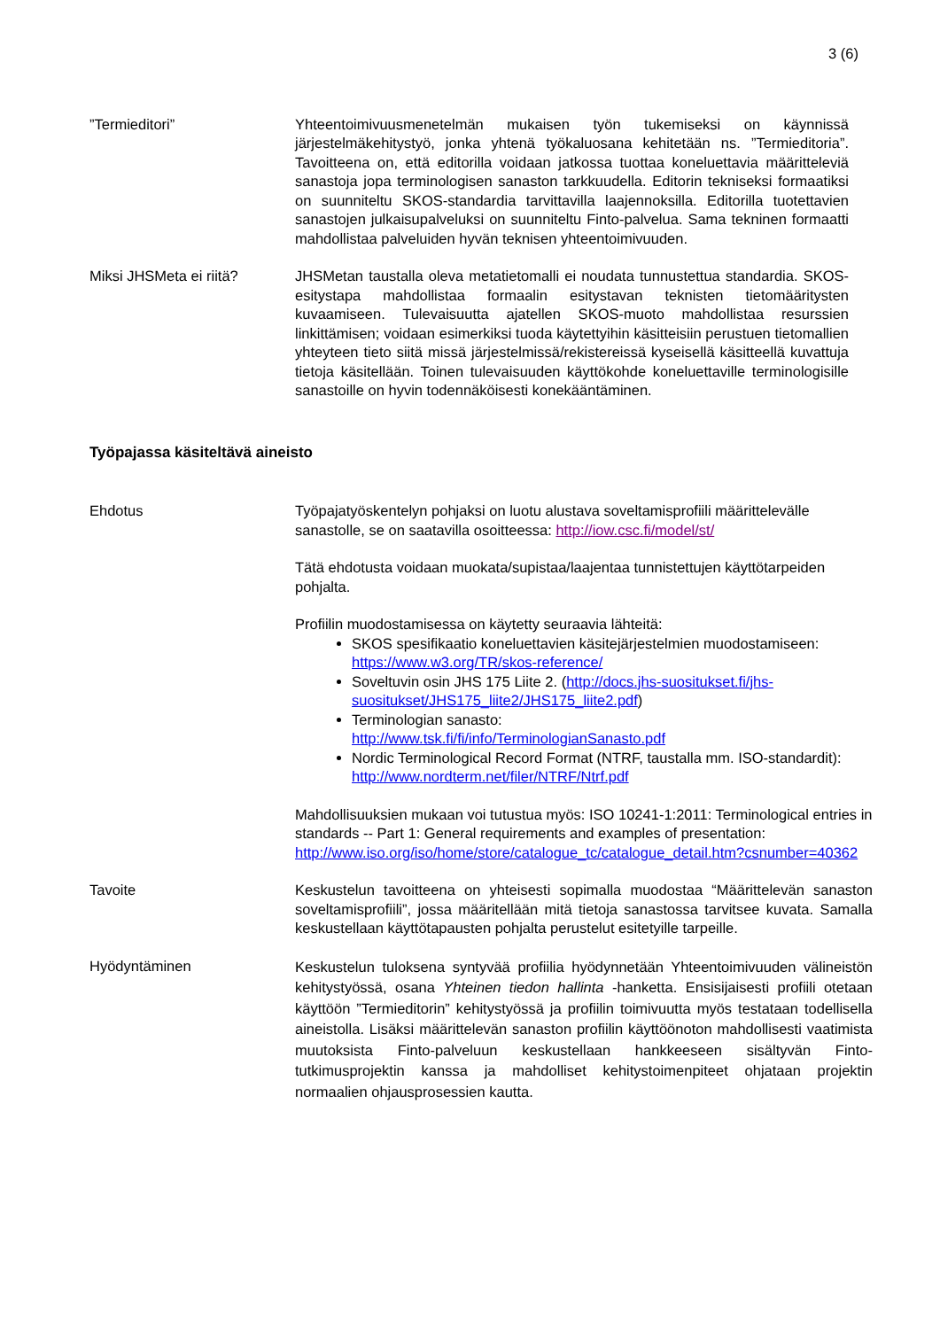3 (6)
”Termieditori” Yhteentoimivuusmenetelmän mukaisen työn tukemiseksi on käynnissä järjestelmäkehitystyö, jonka yhtenä työkaluosana kehitetään ns. ”Termieditoria”. Tavoitteena on, että editorilla voidaan jatkossa tuottaa koneluettavia määritteleviä sanastoja jopa terminologisen sanaston tarkkuudella. Editorin tekniseksi formaatiksi on suunniteltu SKOS-standardia tarvittavilla laajennoksilla. Editorilla tuotettavien sanastojen julkaisupalveluksi on suunniteltu Finto-palvelua. Sama tekninen formaatti mahdollistaa palveluiden hyvän teknisen yhteentoimivuuden.
Miksi JHSMeta ei riitä? JHSMetan taustalla oleva metatietomalli ei noudata tunnustettua standardia. SKOS-esitystapa mahdollistaa formaalin esitystavan teknisten tietomääritysten kuvaamiseen. Tulevaisuutta ajatellen SKOS-muoto mahdollistaa resurssien linkittämisen; voidaan esimerkiksi tuoda käytettyihin käsitteisiin perustuen tietomallien yhteyteen tieto siitä missä järjestelmissä/rekistereissä kyseisellä käsitteellä kuvattuja tietoja käsitellään. Toinen tulevaisuuden käyttökohde koneluettaville terminologisille sanastoille on hyvin todennäköisesti konekääntäminen.
Työpajassa käsiteltävä aineisto
Ehdotus Työpajatyöskentelyn pohjaksi on luotu alustava soveltamisprofiili määrittelevälle sanastolle, se on saatavilla osoitteessa: http://iow.csc.fi/model/st/
Tätä ehdotusta voidaan muokata/supistaa/laajentaa tunnistettujen käyttötarpeiden pohjalta.
Profiilin muodostamisessa on käytetty seuraavia lähteitä:
SKOS spesifikaatio koneluettavien käsitejärjestelmien muodostamiseen: https://www.w3.org/TR/skos-reference/
Soveltuvin osin JHS 175 Liite 2. (http://docs.jhs-suositukset.fi/jhs-suositukset/JHS175_liite2/JHS175_liite2.pdf)
Terminologian sanasto:
http://www.tsk.fi/fi/info/TerminologianSanasto.pdf
Nordic Terminological Record Format (NTRF, taustalla mm. ISO-standardit): http://www.nordterm.net/filer/NTRF/Ntrf.pdf
Mahdollisuuksien mukaan voi tutustua myös: ISO 10241-1:2011: Terminological entries in standards -- Part 1: General requirements and examples of presentation:
http://www.iso.org/iso/home/store/catalogue_tc/catalogue_detail.htm?csnumber=40362
Tavoite Keskustelun tavoitteena on yhteisesti sopimalla muodostaa “Määrittelevän sanaston soveltamisprofiili”, jossa määritellään mitä tietoja sanastossa tarvitsee kuvata. Samalla keskustellaan käyttötapausten pohjalta perustelut esitetyille tarpeille.
Hyödyntäminen
Keskustelun tuloksena syntyvää profiilia hyödynnetään Yhteentoimivuuden välineistön kehitystyössä, osana Yhteinen tiedon hallinta -hanketta. Ensisijaisesti profiili otetaan käyttöön ”Termieditorin” kehitystyössä ja profiilin toimivuutta myös testataan todellisella aineistolla. Lisäksi määrittelevän sanaston profiilin käyttöönoton mahdollisesti vaatimista muutoksista Finto-palveluun keskustellaan hankkeeseen sisältyvän Finto-tutkimusprojektin kanssa ja mahdolliset kehitystoimenpiteet ohjataan projektin normaalien ohjausprosessien kautta.